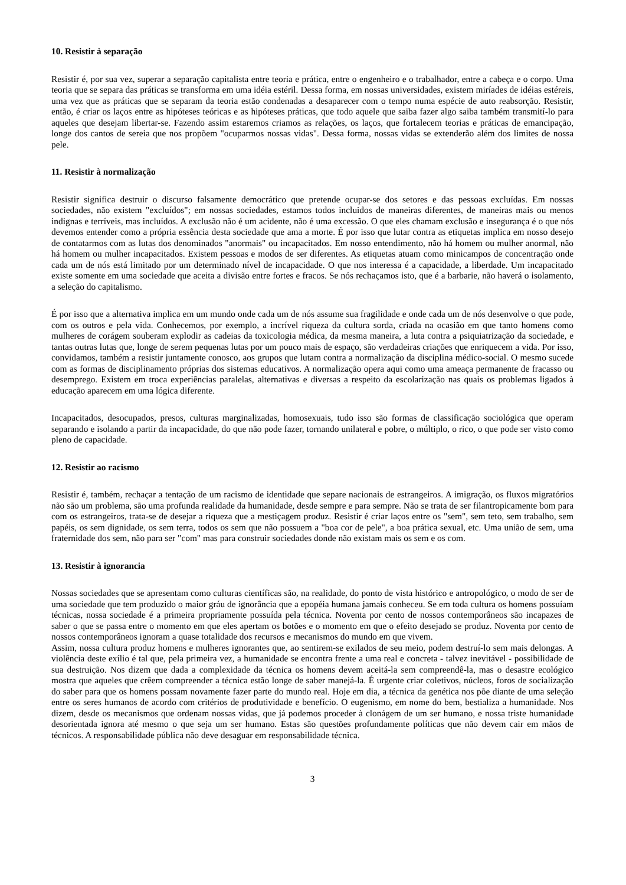10. Resistir à separação
Resistir é, por sua vez, superar a separação capitalista entre teoria e prática, entre o engenheiro e o trabalhador, entre a cabeça e o corpo. Uma teoria que se separa das práticas se transforma em uma idéia estéril. Dessa forma, em nossas universidades, existem miríades de idéias estéreis, uma vez que as práticas que se separam da teoria estão condenadas a desaparecer com o tempo numa espécie de auto reabsorção. Resistir, então, é criar os laços entre as hipóteses teóricas e as hipóteses práticas, que todo aquele que saiba fazer algo saiba também transmití-lo para aqueles que desejam libertar-se. Fazendo assim estaremos criamos as relações, os laços, que fortalecem teorias e práticas de emancipação, longe dos cantos de sereia que nos propõem "ocuparmos nossas vidas". Dessa forma, nossas vidas se extenderão além dos limites de nossa pele.
11. Resistir à normalização
Resistir significa destruir o discurso falsamente democrático que pretende ocupar-se dos setores e das pessoas excluídas. Em nossas sociedades, não existem "excluídos"; em nossas sociedades, estamos todos incluidos de maneiras diferentes, de maneiras mais ou menos indignas e terríveis, mas incluídos. A exclusão não é um acidente, não é uma excessão. O que eles chamam exclusão e insegurança é o que nós devemos entender como a própria essência desta sociedade que ama a morte. É por isso que lutar contra as etiquetas implica em nosso desejo de contatarmos com as lutas dos denominados "anormais" ou incapacitados. Em nosso entendimento, não há homem ou mulher anormal, não há homem ou mulher incapacitados. Existem pessoas e modos de ser diferentes. As etiquetas atuam como minicampos de concentração onde cada um de nós está limitado por um determinado nível de incapacidade. O que nos interessa é a capacidade, a liberdade. Um incapacitado existe somente em uma sociedade que aceita a divisão entre fortes e fracos. Se nós rechaçamos isto, que é a barbarie, não haverá o isolamento, a seleção do capitalismo.
É por isso que a alternativa implica em um mundo onde cada um de nós assume sua fragilidade e onde cada um de nós desenvolve o que pode, com os outros e pela vida. Conhecemos, por exemplo, a incrível riqueza da cultura sorda, criada na ocasião em que tanto homens como mulheres de corágem souberam explodir as cadeias da toxicologia médica, da mesma maneira, a luta contra a psiquiatrização da sociedade, e tantas outras lutas que, longe de serem pequenas lutas por um pouco mais de espaço, são verdadeiras criações que enriquecem a vida. Por isso, convidamos, também a resistir juntamente conosco, aos grupos que lutam contra a normalização da disciplina médico-social. O mesmo sucede com as formas de disciplinamento próprias dos sistemas educativos. A normalização opera aqui como uma ameaça permanente de fracasso ou desemprego. Existem em troca experiências paralelas, alternativas e diversas a respeito da escolarização nas quais os problemas ligados à educação aparecem em uma lógica diferente.
Incapacitados, desocupados, presos, culturas marginalizadas, homosexuais, tudo isso são formas de classificação sociológica que operam separando e isolando a partir da incapacidade, do que não pode fazer, tornando unilateral e pobre, o múltiplo, o rico, o que pode ser visto como pleno de capacidade.
12. Resistir ao racismo
Resistir é, também, rechaçar a tentação de um racismo de identidade que separe nacionais de estrangeiros. A imigração, os fluxos migratórios não são um problema, são uma profunda realidade da humanidade, desde sempre e para sempre. Não se trata de ser filantropicamente bom para com os estrangeiros, trata-se de desejar a riqueza que a mestiçagem produz. Resistir é criar laços entre os "sem", sem teto, sem trabalho, sem papéis, os sem dignidade, os sem terra, todos os sem que não possuem a "boa cor de pele", a boa prática sexual, etc. Uma união de sem, uma fraternidade dos sem, não para ser "com" mas para construir sociedades donde não existam mais os sem e os com.
13. Resistir à ignorancia
Nossas sociedades que se apresentam como culturas científicas são, na realidade, do ponto de vista histórico e antropológico, o modo de ser de uma sociedade que tem produzido o maior gráu de ignorância que a epopéia humana jamais conheceu. Se em toda cultura os homens possuíam técnicas, nossa sociedade é a primeira propriamente possuída pela técnica. Noventa por cento de nossos contemporâneos são incapazes de saber o que se passa entre o momento em que eles apertam os botões e o momento em que o efeito desejado se produz. Noventa por cento de nossos contemporâneos ignoram a quase totalidade dos recursos e mecanismos do mundo em que vivem.
Assim, nossa cultura produz homens e mulheres ignorantes que, ao sentirem-se exilados de seu meio, podem destruí-lo sem mais delongas. A violência deste exílio é tal que, pela primeira vez, a humanidade se encontra frente a uma real e concreta - talvez inevitável - possibilidade de sua destruição. Nos dizem que dada a complexidade da técnica os homens devem aceitá-la sem compreendê-la, mas o desastre ecológico mostra que aqueles que crêem compreender a técnica estão longe de saber manejá-la. É urgente criar coletivos, núcleos, foros de socialização do saber para que os homens possam novamente fazer parte do mundo real. Hoje em dia, a técnica da genética nos põe diante de uma seleção entre os seres humanos de acordo com critérios de produtividade e benefício. O eugenismo, em nome do bem, bestializa a humanidade. Nos dizem, desde os mecanismos que ordenam nossas vidas, que já podemos proceder à clonágem de um ser humano, e nossa triste humanidade desorientada ignora até mesmo o que seja um ser humano. Estas são questões profundamente políticas que não devem cair em mãos de técnicos. A responsabilidade pública não deve desaguar em responsabilidade técnica.
3